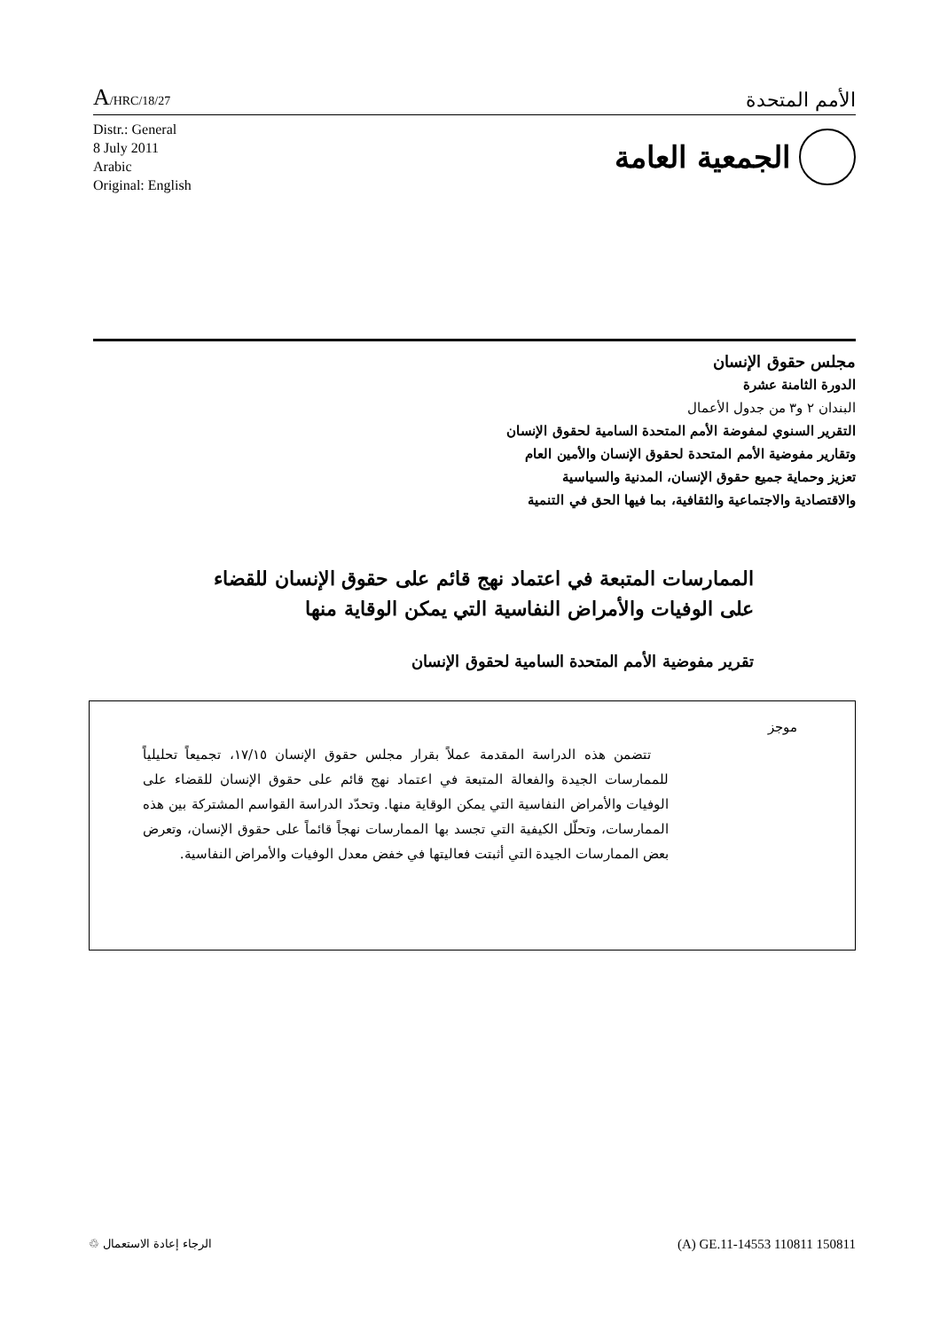A/HRC/18/27
الأمم المتحدة
Distr.: General
8 July 2011
Arabic
Original: English
الجمعية العامة
مجلس حقوق الإنسان
الدورة الثامنة عشرة
البندان ٢ و٣ من جدول الأعمال
التقرير السنوي لمفوضة الأمم المتحدة السامية لحقوق الإنسان
وتقارير مفوضية الأمم المتحدة لحقوق الإنسان والأمين العام
تعزيز وحماية جميع حقوق الإنسان، المدنية والسياسية
والاقتصادية والاجتماعية والثقافية، بما فيها الحق في التنمية
الممارسات المتبعة في اعتماد نهج قائم على حقوق الإنسان للقضاء على الوفيات والأمراض النفاسية التي يمكن الوقاية منها
تقرير مفوضية الأمم المتحدة السامية لحقوق الإنسان
موجز
تتضمن هذه الدراسة المقدمة عملاً بقرار مجلس حقوق الإنسان ١٧/١٥، تجميعاً تحليلياً للممارسات الجيدة والفعالة المتبعة في اعتماد نهج قائم على حقوق الإنسان للقضاء على الوفيات والأمراض النفاسية التي يمكن الوقاية منها. وتحدّد الدراسة القواسم المشتركة بين هذه الممارسات، وتحلّل الكيفية التي تجسد بها الممارسات نهجاً قائماً على حقوق الإنسان، وتعرض بعض الممارسات الجيدة التي أثبتت فعاليتها في خفض معدل الوفيات والأمراض النفاسية.
الرجاء إعادة الاستعمال ♲
(A) GE.11-14553 110811 150811